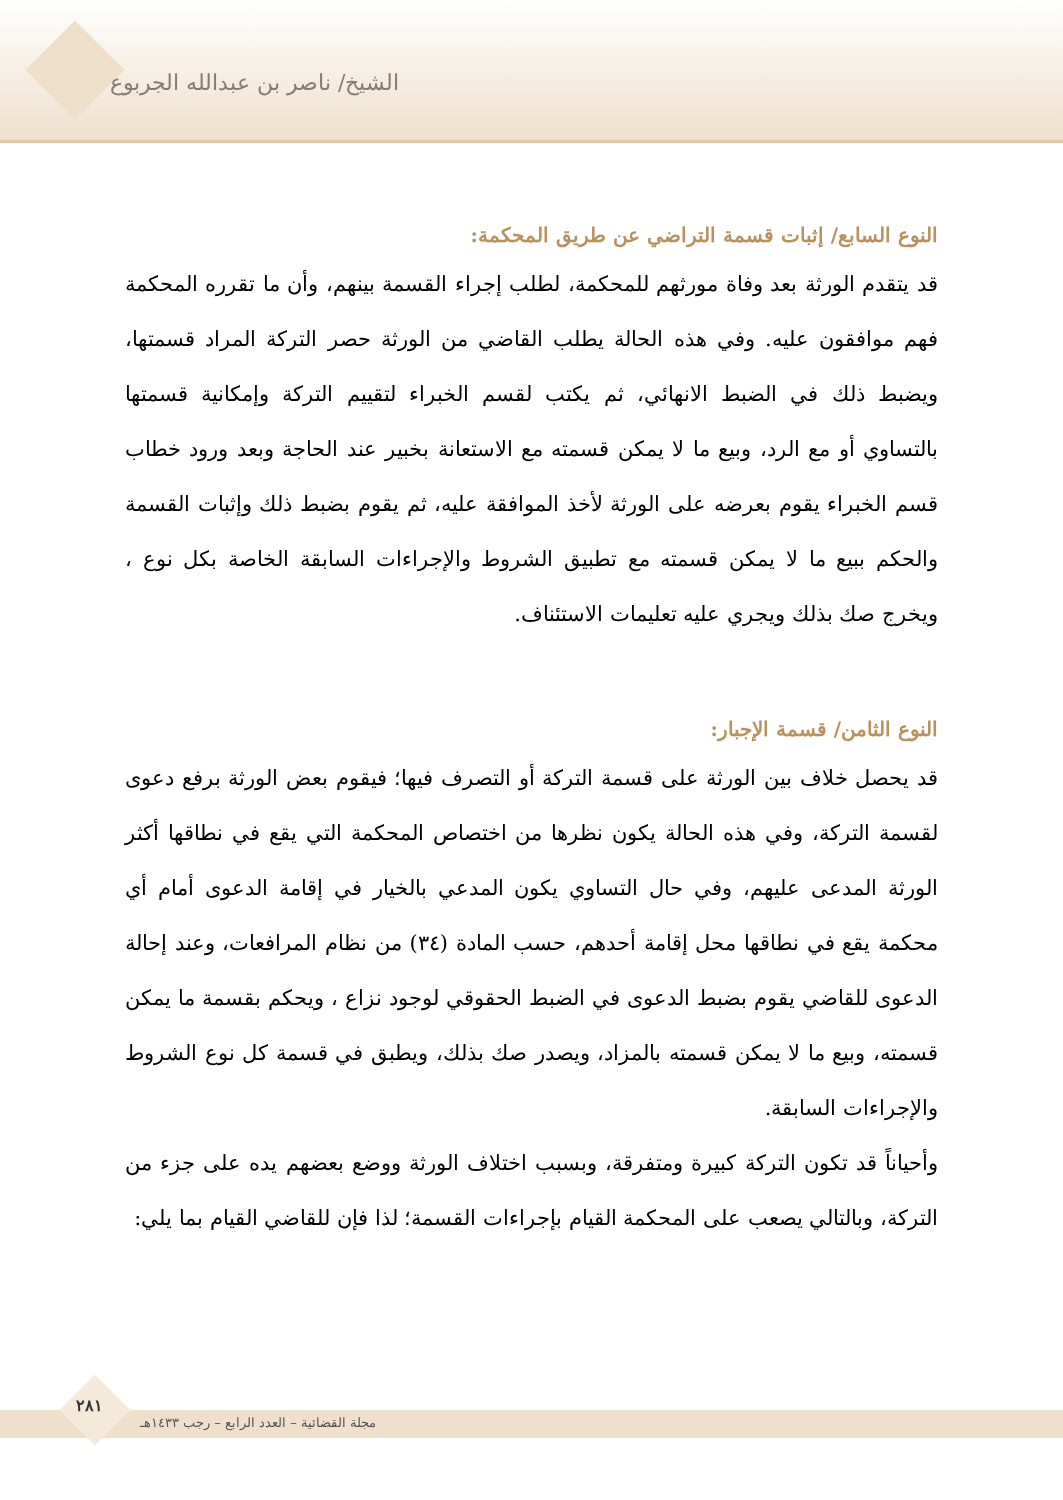الشيخ/ ناصر بن عبدالله الجربوع
النوع السابع/ إثبات قسمة التراضي عن طريق المحكمة:
قد يتقدم الورثة بعد وفاة مورثهم للمحكمة، لطلب إجراء القسمة بينهم، وأن ما تقرره المحكمة فهم موافقون عليه. وفي هذه الحالة يطلب القاضي من الورثة حصر التركة المراد قسمتها، ويضبط ذلك في الضبط الانهائي، ثم يكتب لقسم الخبراء لتقييم التركة وإمكانية قسمتها بالتساوي أو مع الرد، وبيع ما لا يمكن قسمته مع الاستعانة بخبير عند الحاجة وبعد ورود خطاب قسم الخبراء يقوم بعرضه على الورثة لأخذ الموافقة عليه، ثم يقوم بضبط ذلك وإثبات القسمة والحكم ببيع ما لا يمكن قسمته مع تطبيق الشروط والإجراءات السابقة الخاصة بكل نوع ، ويخرج صك بذلك ويجري عليه تعليمات الاستئناف.
النوع الثامن/ قسمة الإجبار:
قد يحصل خلاف بين الورثة على قسمة التركة أو التصرف فيها؛ فيقوم بعض الورثة برفع دعوى لقسمة التركة، وفي هذه الحالة يكون نظرها من اختصاص المحكمة التي يقع في نطاقها أكثر الورثة المدعى عليهم، وفي حال التساوي يكون المدعي بالخيار في إقامة الدعوى أمام أي محكمة يقع في نطاقها محل إقامة أحدهم، حسب المادة (٣٤) من نظام المرافعات، وعند إحالة الدعوى للقاضي يقوم بضبط الدعوى في الضبط الحقوقي لوجود نزاع ، ويحكم بقسمة ما يمكن قسمته، وبيع ما لا يمكن قسمته بالمزاد، ويصدر صك بذلك، ويطبق في قسمة كل نوع الشروط والإجراءات السابقة.
وأحياناً قد تكون التركة كبيرة ومتفرقة، وبسبب اختلاف الورثة ووضع بعضهم يده على جزء من التركة، وبالتالي يصعب على المحكمة القيام بإجراءات القسمة؛ لذا فإن للقاضي القيام بما يلي:
مجلة القضائية – العدد الرابع – رجب ١٤٣٣هـ
٢٨١